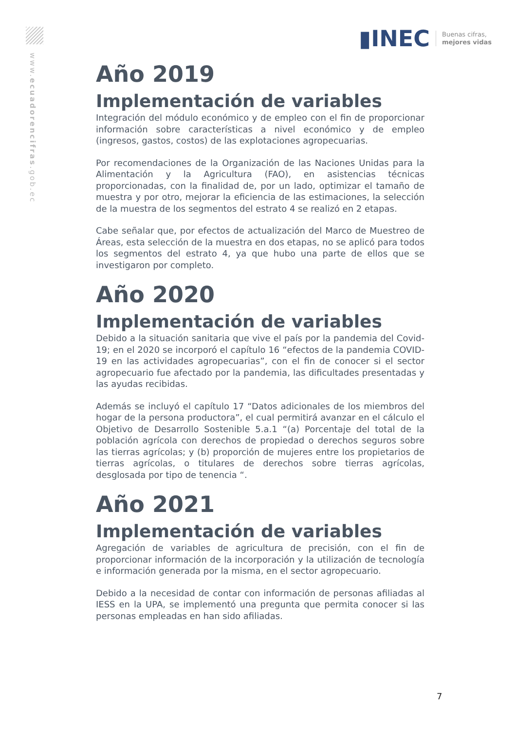www.ecuadorencifras.gob.ec
▮INEC Buenas cifras,
mejores vidas
Año 2019
Implementación de variables
Integración del módulo económico y de empleo con el fin de proporcionar información sobre características a nivel económico y de empleo (ingresos, gastos, costos) de las explotaciones agropecuarias.
Por recomendaciones de la Organización de las Naciones Unidas para la Alimentación y la Agricultura (FAO), en asistencias técnicas proporcionadas, con la finalidad de, por un lado, optimizar el tamaño de muestra y por otro, mejorar la eficiencia de las estimaciones, la selección de la muestra de los segmentos del estrato 4 se realizó en 2 etapas.
Cabe señalar que, por efectos de actualización del Marco de Muestreo de Áreas, esta selección de la muestra en dos etapas, no se aplicó para todos los segmentos del estrato 4, ya que hubo una parte de ellos que se investigaron por completo.
Año 2020
Implementación de variables
Debido a la situación sanitaria que vive el país por la pandemia del Covid-19; en el 2020 se incorporó el capítulo 16 “efectos de la pandemia COVID-19 en las actividades agropecuarias”, con el fin de conocer si el sector agropecuario fue afectado por la pandemia, las dificultades presentadas y las ayudas recibidas.
Además se incluyó el capítulo 17 “Datos adicionales de los miembros del hogar de la persona productora”, el cual permitirá avanzar en el cálculo el Objetivo de Desarrollo Sostenible 5.a.1 “(a) Porcentaje del total de la población agrícola con derechos de propiedad o derechos seguros sobre las tierras agrícolas; y (b) proporción de mujeres entre los propietarios de tierras agrícolas, o titulares de derechos sobre tierras agrícolas, desglosada por tipo de tenencia “.
Año 2021
Implementación de variables
Agregación de variables de agricultura de precisión, con el fin de proporcionar información de la incorporación y la utilización de tecnología e información generada por la misma, en el sector agropecuario.
Debido a la necesidad de contar con información de personas afiliadas al IESS en la UPA, se implementó una pregunta que permita conocer si las personas empleadas en han sido afiliadas.
7